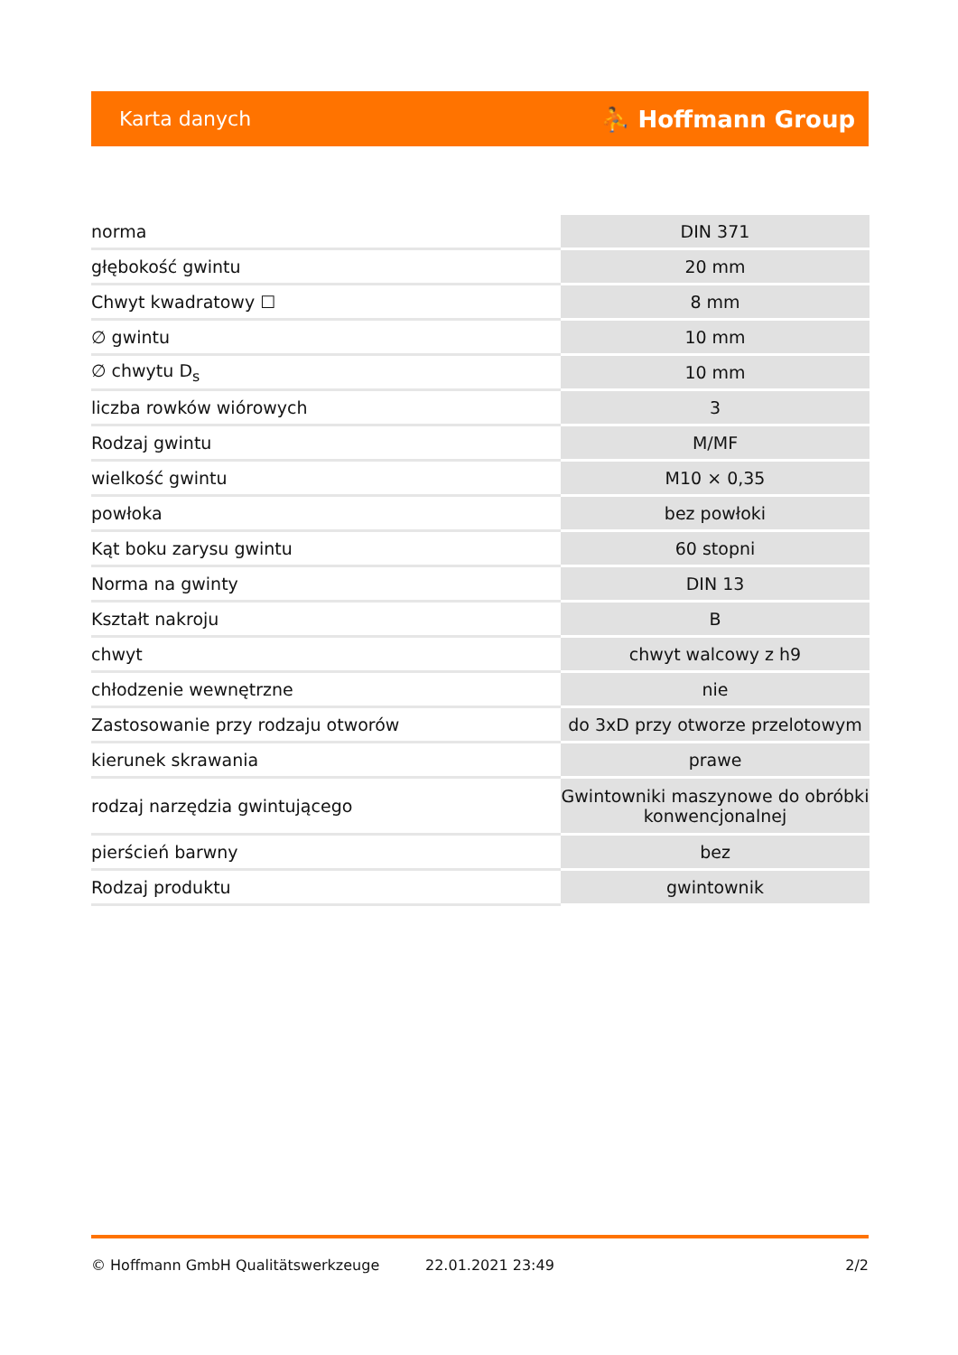Karta danych ⛹ Hoffmann Group
| norma | DIN 371 |
| głębokość gwintu | 20 mm |
| Chwyt kwadratowy ☐ | 8 mm |
| ∅ gwintu | 10 mm |
| ∅ chwytu D<sub>s</sub> | 10 mm |
| liczba rowków wiórowych | 3 |
| Rodzaj gwintu | M/MF |
| wielkość gwintu | M10 × 0,35 |
| powłoka | bez powłoki |
| Kąt boku zarysu gwintu | 60 stopni |
| Norma na gwinty | DIN 13 |
| Kształt nakroju | B |
| chwyt | chwyt walcowy z h9 |
| chłodzenie wewnętrzne | nie |
| Zastosowanie przy rodzaju otworów | do 3xD przy otworze przelotowym |
| kierunek skrawania | prawe |
| rodzaj narzędzia gwintującego | Gwintowniki maszynowe do obróbki konwencjonalnej |
| pierścień barwny | bez |
| Rodzaj produktu | gwintownik |
© Hoffmann GmbH Qualitätswerkzeuge 22.01.2021 23:49 2/2